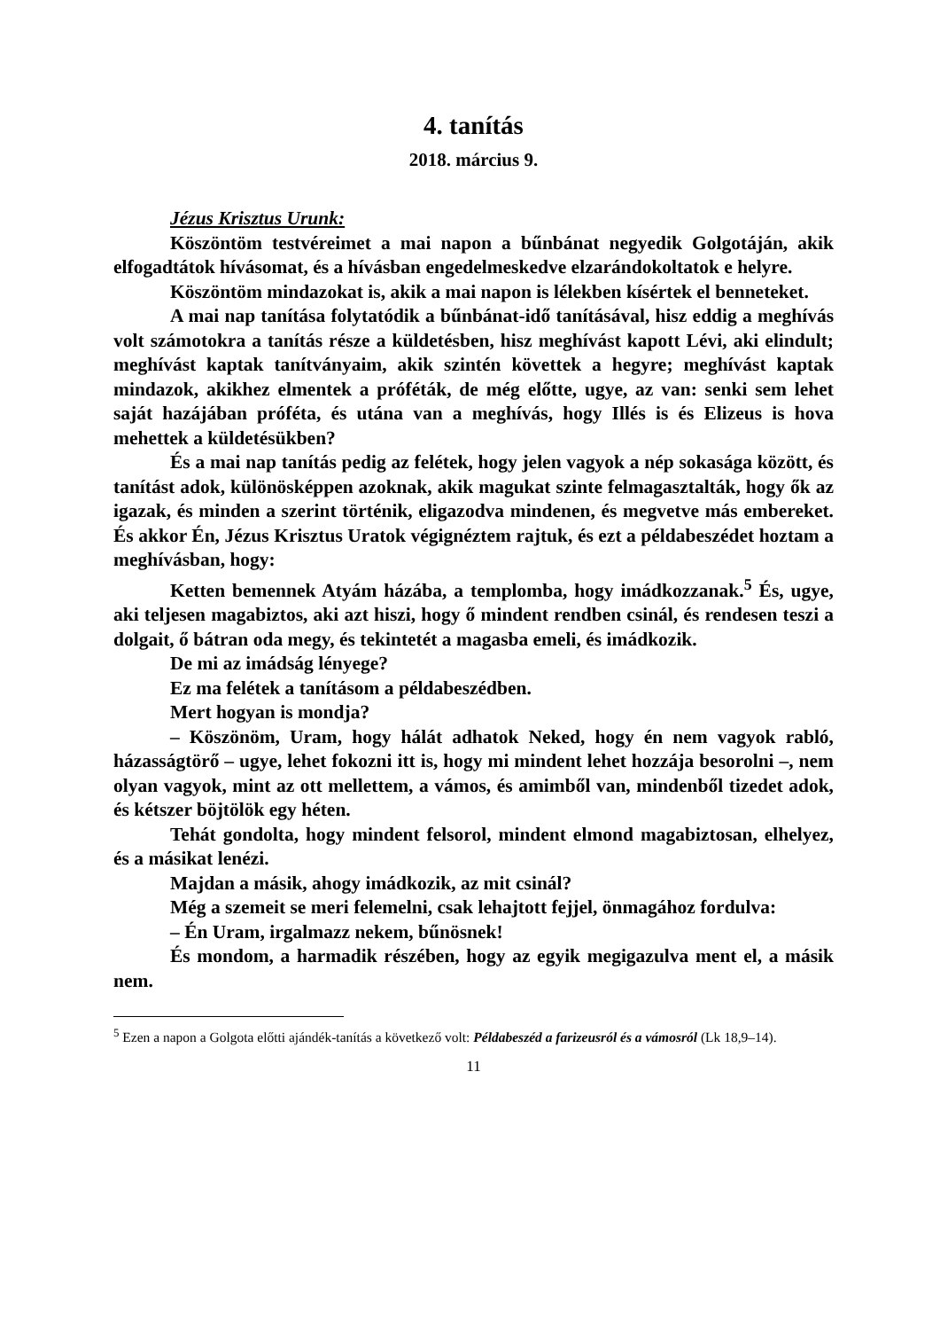4. tanítás
2018. március 9.
Jézus Krisztus Urunk:
Köszöntöm testvéreimet a mai napon a bűnbánat negyedik Golgotáján, akik elfogadtátok hívásomat, és a hívásban engedelmeskedve elzarándokoltatok e helyre.
Köszöntöm mindazokat is, akik a mai napon is lélekben kísértek el benneteket.
A mai nap tanítása folytatódik a bűnbánat-idő tanításával, hisz eddig a meghívás volt számotokra a tanítás része a küldetésben, hisz meghívást kapott Lévi, aki elindult; meghívást kaptak tanítványaim, akik szintén követtek a hegyre; meghívást kaptak mindazok, akikhez elmentek a próféták, de még előtte, ugye, az van: senki sem lehet saját hazájában próféta, és utána van a meghívás, hogy Illés is és Elizeus is hova mehettek a küldetésükben?
És a mai nap tanítás pedig az felétek, hogy jelen vagyok a nép sokasága között, és tanítást adok, különösképpen azoknak, akik magukat szinte felmagasztalták, hogy ők az igazak, és minden a szerint történik, eligazodva mindenen, és megvetve más embereket. És akkor Én, Jézus Krisztus Uratok végignéztem rajtuk, és ezt a példabeszédet hoztam a meghívásban, hogy:
Ketten bemennek Atyám házába, a templomba, hogy imádkozzanak.<sup>5</sup> És, ugye, aki teljesen magabiztos, aki azt hiszi, hogy ő mindent rendben csinál, és rendesen teszi a dolgait, ő bátran oda megy, és tekintetét a magasba emeli, és imádkozik.
De mi az imádság lényege?
Ez ma felétek a tanításom a példabeszédben.
Mert hogyan is mondja?
– Köszönöm, Uram, hogy hálát adhatok Neked, hogy én nem vagyok rabló, házasságtörő – ugye, lehet fokozni itt is, hogy mi mindent lehet hozzája besorolni –, nem olyan vagyok, mint az ott mellettem, a vámos, és amimből van, mindenből tizedet adok, és kétszer böjtölök egy héten.
Tehát gondolta, hogy mindent felsorol, mindent elmond magabiztosan, elhelyez, és a másikat lenézi.
Majdan a másik, ahogy imádkozik, az mit csinál?
Még a szemeit se meri felemelni, csak lehajtott fejjel, önmagához fordulva:
– Én Uram, irgalmazz nekem, bűnösnek!
És mondom, a harmadik részében, hogy az egyik megigazulva ment el, a másik nem.
<sup>5</sup> Ezen a napon a Golgota előtti ajándék-tanítás a következő volt: Példabeszéd a farizeusról és a vámosról (Lk 18,9–14).
11